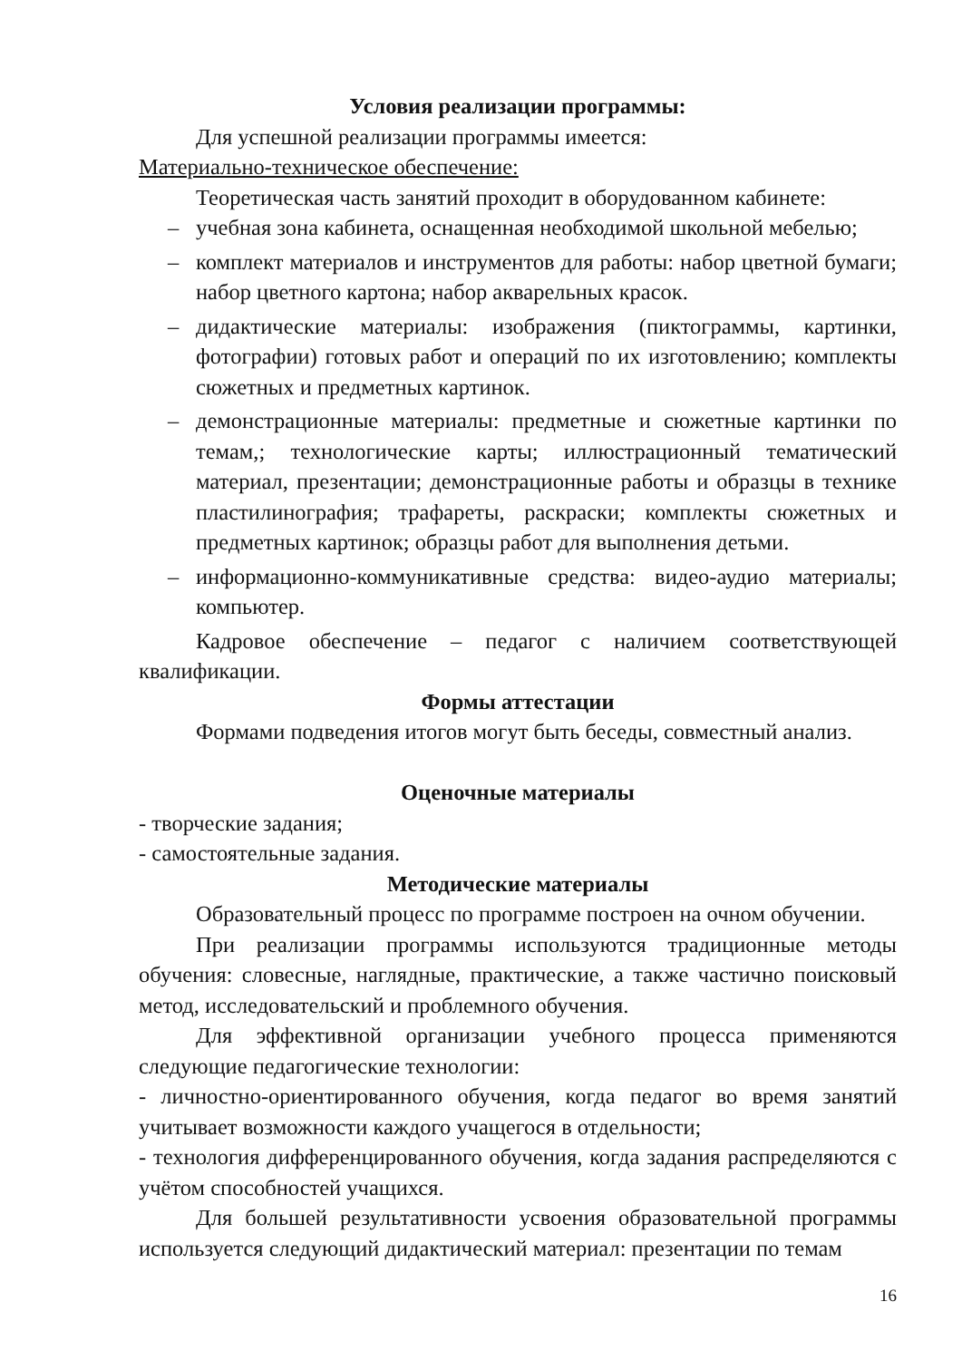Условия реализации программы:
Для успешной реализации программы имеется:
Материально-техническое обеспечение:
Теоретическая часть занятий проходит в оборудованном кабинете:
– учебная зона кабинета, оснащенная необходимой школьной мебелью;
– комплект материалов и инструментов для работы: набор цветной бумаги; набор цветного картона; набор акварельных красок.
– дидактические материалы: изображения (пиктограммы, картинки, фотографии) готовых работ и операций по их изготовлению; комплекты сюжетных и предметных картинок.
– демонстрационные материалы: предметные и сюжетные картинки по темам,; технологические карты; иллюстрационный тематический материал, презентации; демонстрационные работы и образцы в технике пластилинография; трафареты, раскраски; комплекты сюжетных и предметных картинок; образцы работ для выполнения детьми.
– информационно-коммуникативные средства: видео-аудио материалы; компьютер.
Кадровое обеспечение – педагог с наличием соответствующей квалификации.
Формы аттестации
Формами подведения итогов могут быть беседы, совместный анализ.
Оценочные материалы
- творческие задания;
- самостоятельные задания.
Методические материалы
Образовательный процесс по программе построен на очном обучении.
При реализации программы используются традиционные методы обучения: словесные, наглядные, практические, а также частично поисковый метод, исследовательский и проблемного обучения.
Для эффективной организации учебного процесса применяются следующие педагогические технологии:
- личностно-ориентированного обучения, когда педагог во время занятий учитывает возможности каждого учащегося в отдельности;
- технология дифференцированного обучения, когда задания распределяются с учётом способностей учащихся.
Для большей результативности усвоения образовательной программы используется следующий дидактический материал: презентации по темам
16